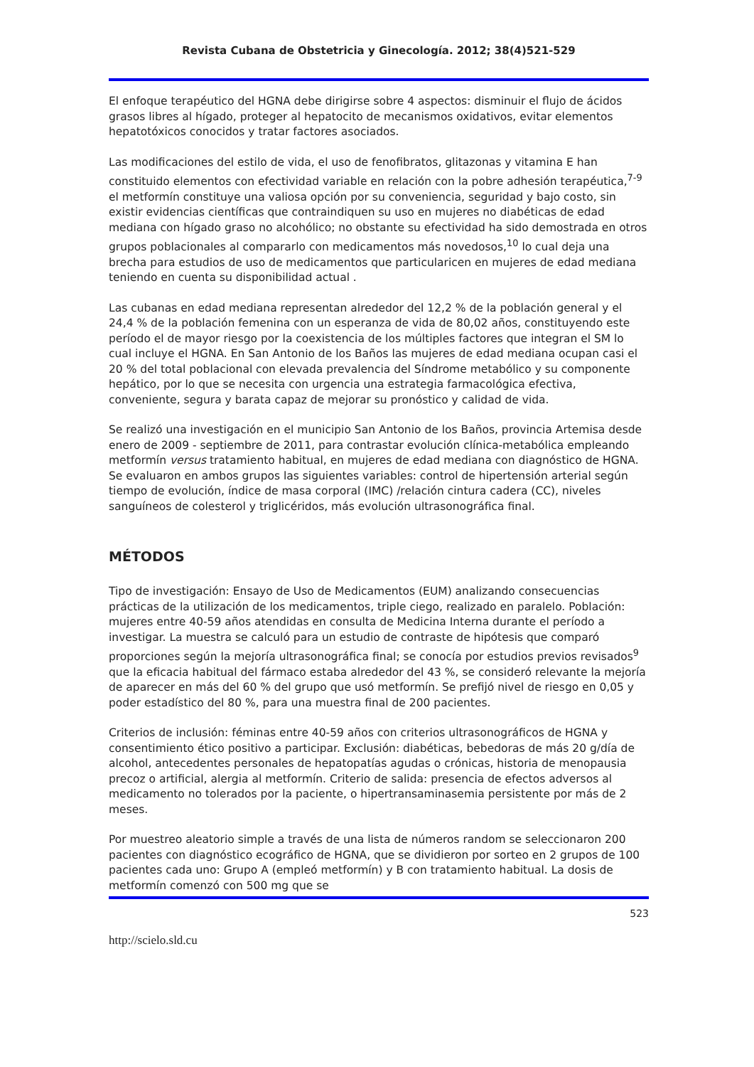Revista Cubana de Obstetricia y Ginecología. 2012; 38(4)521-529
El enfoque terapéutico del HGNA debe dirigirse sobre 4 aspectos: disminuir el flujo de ácidos grasos libres al hígado, proteger al hepatocito de mecanismos oxidativos, evitar elementos hepatotóxicos conocidos y tratar factores asociados.
Las modificaciones del estilo de vida, el uso de fenofibratos, glitazonas y vitamina E han constituido elementos con efectividad variable en relación con la pobre adhesión terapéutica,<sup>7-9</sup> el metformín constituye una valiosa opción por su conveniencia, seguridad y bajo costo, sin existir evidencias científicas que contraindiquen su uso en mujeres no diabéticas de edad mediana con hígado graso no alcohólico; no obstante su efectividad ha sido demostrada en otros grupos poblacionales al compararlo con medicamentos más novedosos,<sup>10</sup> lo cual deja una brecha para estudios de uso de medicamentos que particularicen en mujeres de edad mediana teniendo en cuenta su disponibilidad actual .
Las cubanas en edad mediana representan alrededor del 12,2 % de la población general y el 24,4 % de la población femenina con un esperanza de vida de 80,02 años, constituyendo este período el de mayor riesgo por la coexistencia de los múltiples factores que integran el SM lo cual incluye el HGNA. En San Antonio de los Baños las mujeres de edad mediana ocupan casi el 20 % del total poblacional con elevada prevalencia del Síndrome metabólico y su componente hepático, por lo que se necesita con urgencia una estrategia farmacológica efectiva, conveniente, segura y barata capaz de mejorar su pronóstico y calidad de vida.
Se realizó una investigación en el municipio San Antonio de los Baños, provincia Artemisa desde enero de 2009 - septiembre de 2011, para contrastar evolución clínica-metabólica empleando metformín versus tratamiento habitual, en mujeres de edad mediana con diagnóstico de HGNA. Se evaluaron en ambos grupos las siguientes variables: control de hipertensión arterial según tiempo de evolución, índice de masa corporal (IMC) /relación cintura cadera (CC), niveles sanguíneos de colesterol y triglicéridos, más evolución ultrasonográfica final.
MÉTODOS
Tipo de investigación: Ensayo de Uso de Medicamentos (EUM) analizando consecuencias prácticas de la utilización de los medicamentos, triple ciego, realizado en paralelo. Población: mujeres entre 40-59 años atendidas en consulta de Medicina Interna durante el período a investigar. La muestra se calculó para un estudio de contraste de hipótesis que comparó proporciones según la mejoría ultrasonográfica final; se conocía por estudios previos revisados<sup>9</sup> que la eficacia habitual del fármaco estaba alrededor del 43 %, se consideró relevante la mejoría de aparecer en más del 60 % del grupo que usó metformín. Se prefijó nivel de riesgo en 0,05 y poder estadístico del 80 %, para una muestra final de 200 pacientes.
Criterios de inclusión: féminas entre 40-59 años con criterios ultrasonográficos de HGNA y consentimiento ético positivo a participar. Exclusión: diabéticas, bebedoras de más 20 g/día de alcohol, antecedentes personales de hepatopatías agudas o crónicas, historia de menopausia precoz o artificial, alergia al metformín. Criterio de salida: presencia de efectos adversos al medicamento no tolerados por la paciente, o hipertransaminasemia persistente por más de 2 meses.
Por muestreo aleatorio simple a través de una lista de números random se seleccionaron 200 pacientes con diagnóstico ecográfico de HGNA, que se dividieron por sorteo en 2 grupos de 100 pacientes cada uno: Grupo A (empleó metformín) y B con tratamiento habitual. La dosis de metformín comenzó con 500 mg que se
523
http://scielo.sld.cu